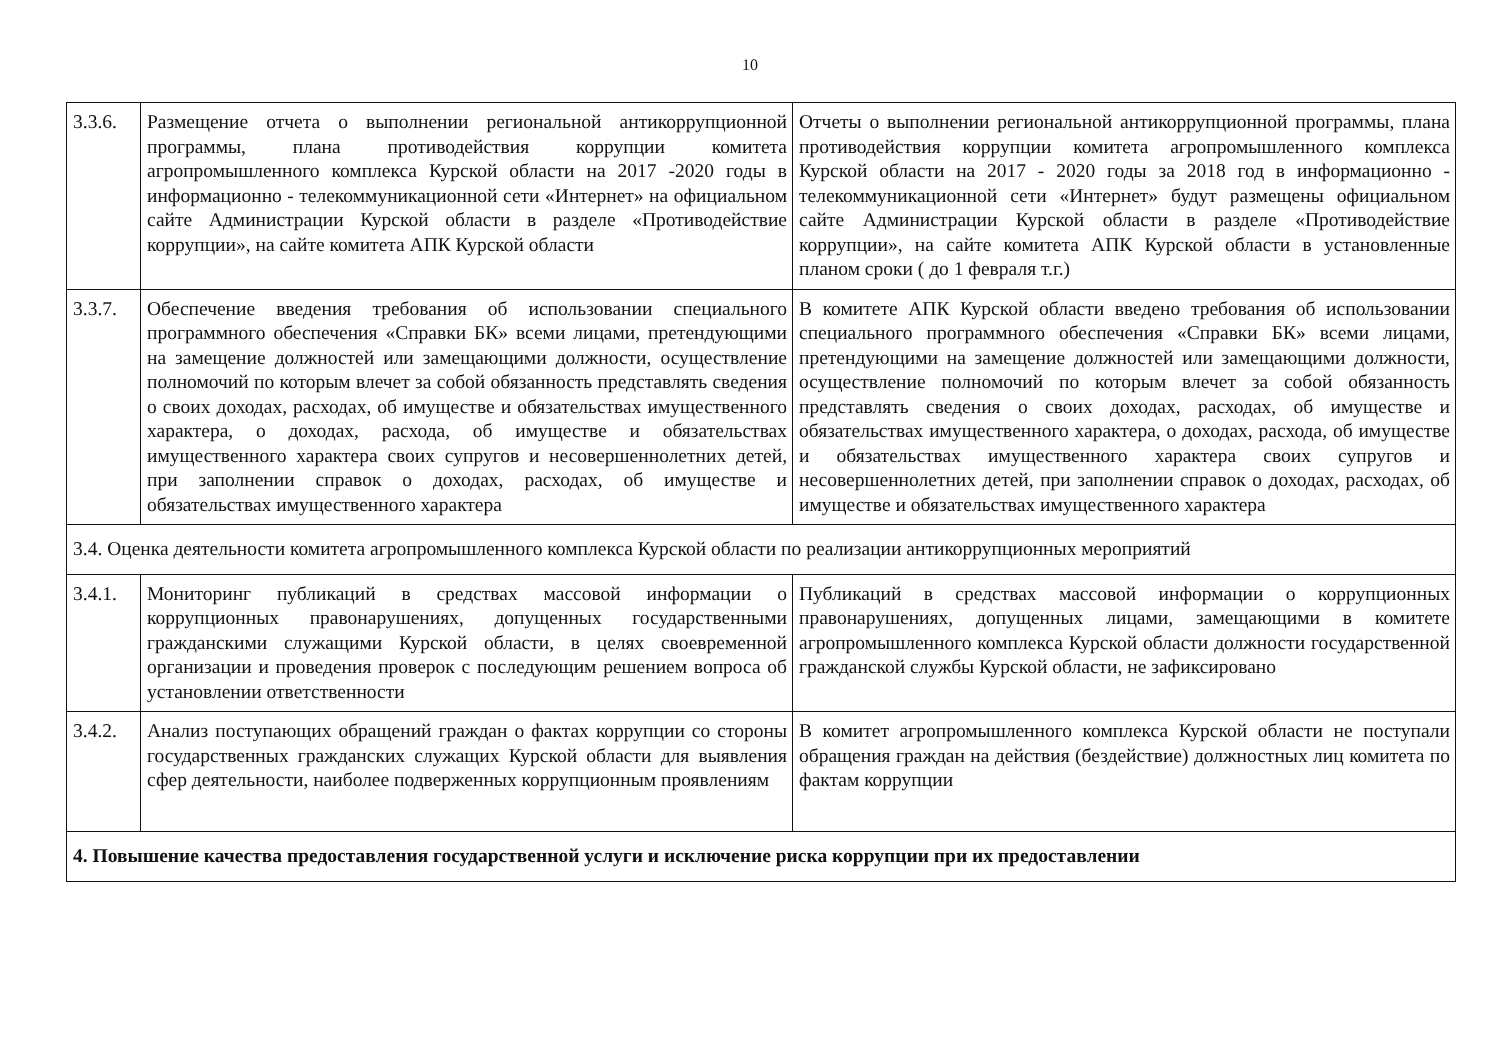10
| 3.3.6. | Размещение отчета о выполнении региональной антикоррупционной программы, плана противодействия коррупции комитета агропромышленного комплекса Курской области на 2017 -2020 годы в информационно - телекоммуникационной сети «Интернет» на официальном сайте Администрации Курской области в разделе «Противодействие коррупции», на сайте комитета АПК Курской области | Отчеты о выполнении региональной антикоррупционной программы, плана противодействия коррупции комитета агропромышленного комплекса Курской области на 2017 - 2020 годы за 2018 год в информационно - телекоммуникационной сети «Интернет» будут размещены официальном сайте Администрации Курской области в разделе «Противодействие коррупции», на сайте комитета АПК Курской области в установленные планом сроки ( до 1 февраля т.г.) |
| 3.3.7. | Обеспечение введения требования об использовании специального программного обеспечения «Справки БК» всеми лицами, претендующими на замещение должностей или замещающими должности, осуществление полномочий по которым влечет за собой обязанность представлять сведения о своих доходах, расходах, об имуществе и обязательствах имущественного характера, о доходах, расхода, об имуществе и обязательствах имущественного характера своих супругов и несовершеннолетних детей, при заполнении справок о доходах, расходах, об имуществе и обязательствах имущественного характера | В комитете АПК Курской области введено требования об использовании специального программного обеспечения «Справки БК» всеми лицами, претендующими на замещение должностей или замещающими должности, осуществление полномочий по которым влечет за собой обязанность представлять сведения о своих доходах, расходах, об имуществе и обязательствах имущественного характера, о доходах, расхода, об имуществе и обязательствах имущественного характера своих супругов и несовершеннолетних детей, при заполнении справок о доходах, расходах, об имуществе и обязательствах имущественного характера |
| 3.4. Оценка деятельности комитета агропромышленного комплекса Курской области по реализации антикоррупционных мероприятий | | |
| 3.4.1. | Мониторинг публикаций в средствах массовой информации о коррупционных правонарушениях, допущенных государственными гражданскими служащими Курской области, в целях своевременной организации и проведения проверок с последующим решением вопроса об установлении ответственности | Публикаций в средствах массовой информации о коррупционных правонарушениях, допущенных лицами, замещающими в комитете агропромышленного комплекса Курской области должности государственной гражданской службы Курской области, не зафиксировано |
| 3.4.2. | Анализ поступающих обращений граждан о фактах коррупции со стороны государственных гражданских служащих Курской области для выявления сфер деятельности, наиболее подверженных коррупционным проявлениям | В комитет агропромышленного комплекса Курской области не поступали обращения граждан на действия (бездействие) должностных лиц комитета по фактам коррупции |
| 4. Повышение качества предоставления государственной услуги и исключение риска коррупции при их предоставлении | | |